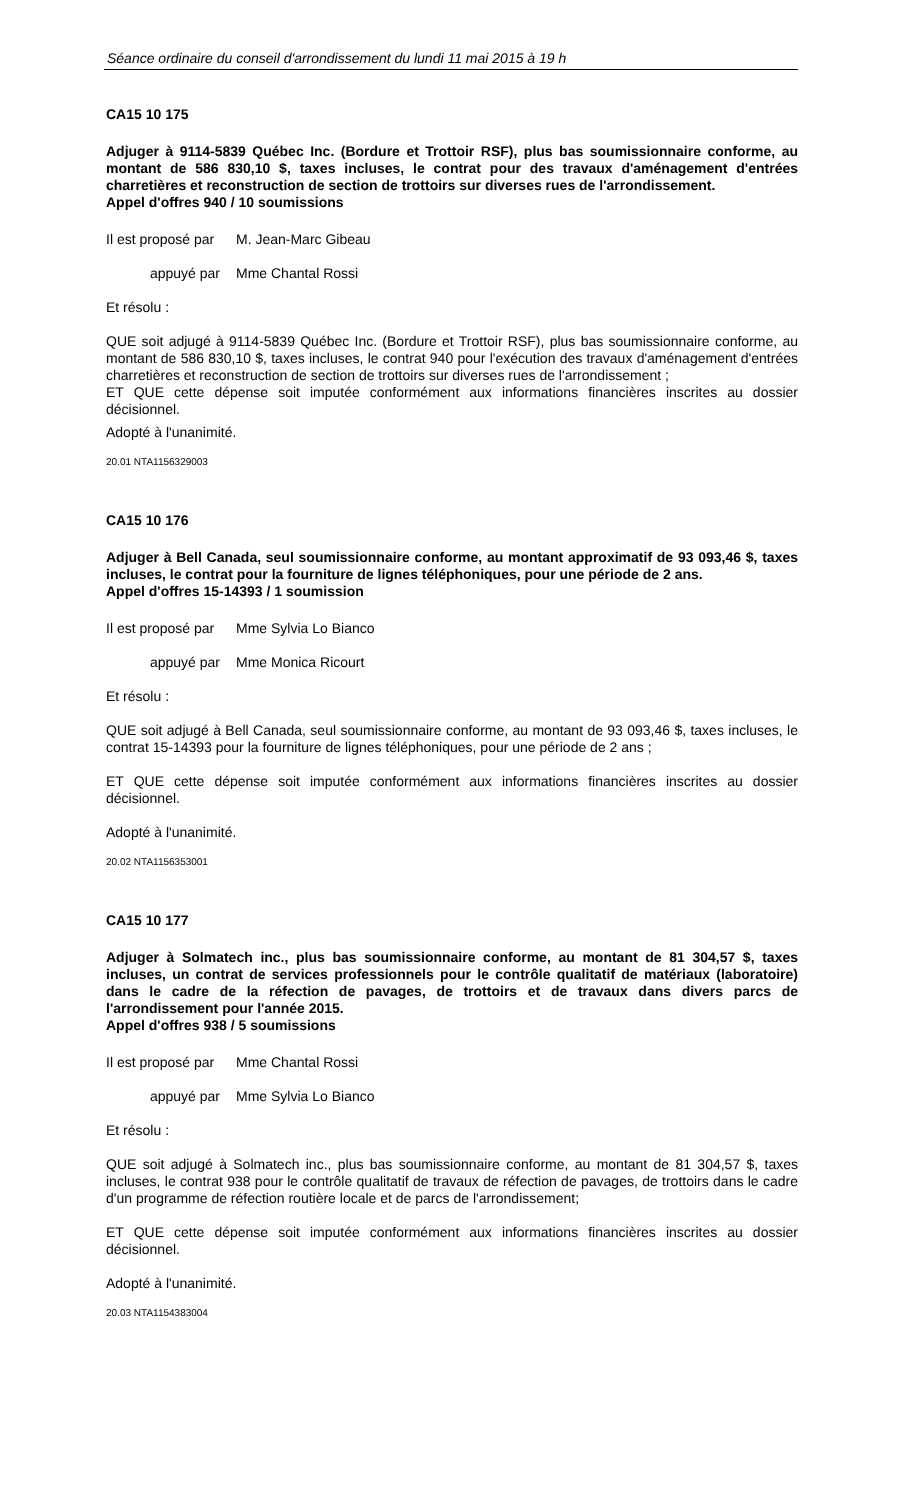Séance ordinaire du conseil d'arrondissement du lundi 11 mai 2015 à 19 h
CA15 10 175
Adjuger à 9114-5839 Québec Inc. (Bordure et Trottoir RSF), plus bas soumissionnaire conforme, au montant de 586 830,10 $, taxes incluses, le contrat pour des travaux d'aménagement d'entrées charretières et reconstruction de section de trottoirs sur diverses rues de l'arrondissement.
Appel d'offres 940 / 10 soumissions
Il est proposé par M. Jean-Marc Gibeau
appuyé par Mme Chantal Rossi
Et résolu :
QUE soit adjugé à 9114-5839 Québec Inc. (Bordure et Trottoir RSF), plus bas soumissionnaire conforme, au montant de 586 830,10 $, taxes incluses, le contrat 940 pour l'exécution des travaux d'aménagement d'entrées charretières et reconstruction de section de trottoirs sur diverses rues de l'arrondissement ;
ET QUE cette dépense soit imputée conformément aux informations financières inscrites au dossier décisionnel.
Adopté à l'unanimité.
20.01 NTA1156329003
CA15 10 176
Adjuger à Bell Canada, seul soumissionnaire conforme, au montant approximatif de 93 093,46 $, taxes incluses, le contrat pour la fourniture de lignes téléphoniques, pour une période de 2 ans.
Appel d'offres 15-14393 / 1 soumission
Il est proposé par Mme Sylvia Lo Bianco
appuyé par Mme Monica Ricourt
Et résolu :
QUE soit adjugé à Bell Canada, seul soumissionnaire conforme, au montant de 93 093,46 $, taxes incluses, le contrat 15-14393 pour la fourniture de lignes téléphoniques, pour une période de 2 ans ;
ET QUE cette dépense soit imputée conformément aux informations financières inscrites au dossier décisionnel.
Adopté à l'unanimité.
20.02 NTA1156353001
CA15 10 177
Adjuger à Solmatech inc., plus bas soumissionnaire conforme, au montant de 81 304,57 $, taxes incluses, un contrat de services professionnels pour le contrôle qualitatif de matériaux (laboratoire) dans le cadre de la réfection de pavages, de trottoirs et de travaux dans divers parcs de l'arrondissement pour l'année 2015.
Appel d'offres 938 / 5 soumissions
Il est proposé par Mme Chantal Rossi
appuyé par Mme Sylvia Lo Bianco
Et résolu :
QUE soit adjugé à Solmatech inc., plus bas soumissionnaire conforme, au montant de 81 304,57 $, taxes incluses, le contrat 938 pour le contrôle qualitatif de travaux de réfection de pavages, de trottoirs dans le cadre d'un programme de réfection routière locale et de parcs de l'arrondissement;
ET QUE cette dépense soit imputée conformément aux informations financières inscrites au dossier décisionnel.
Adopté à l'unanimité.
20.03 NTA1154383004